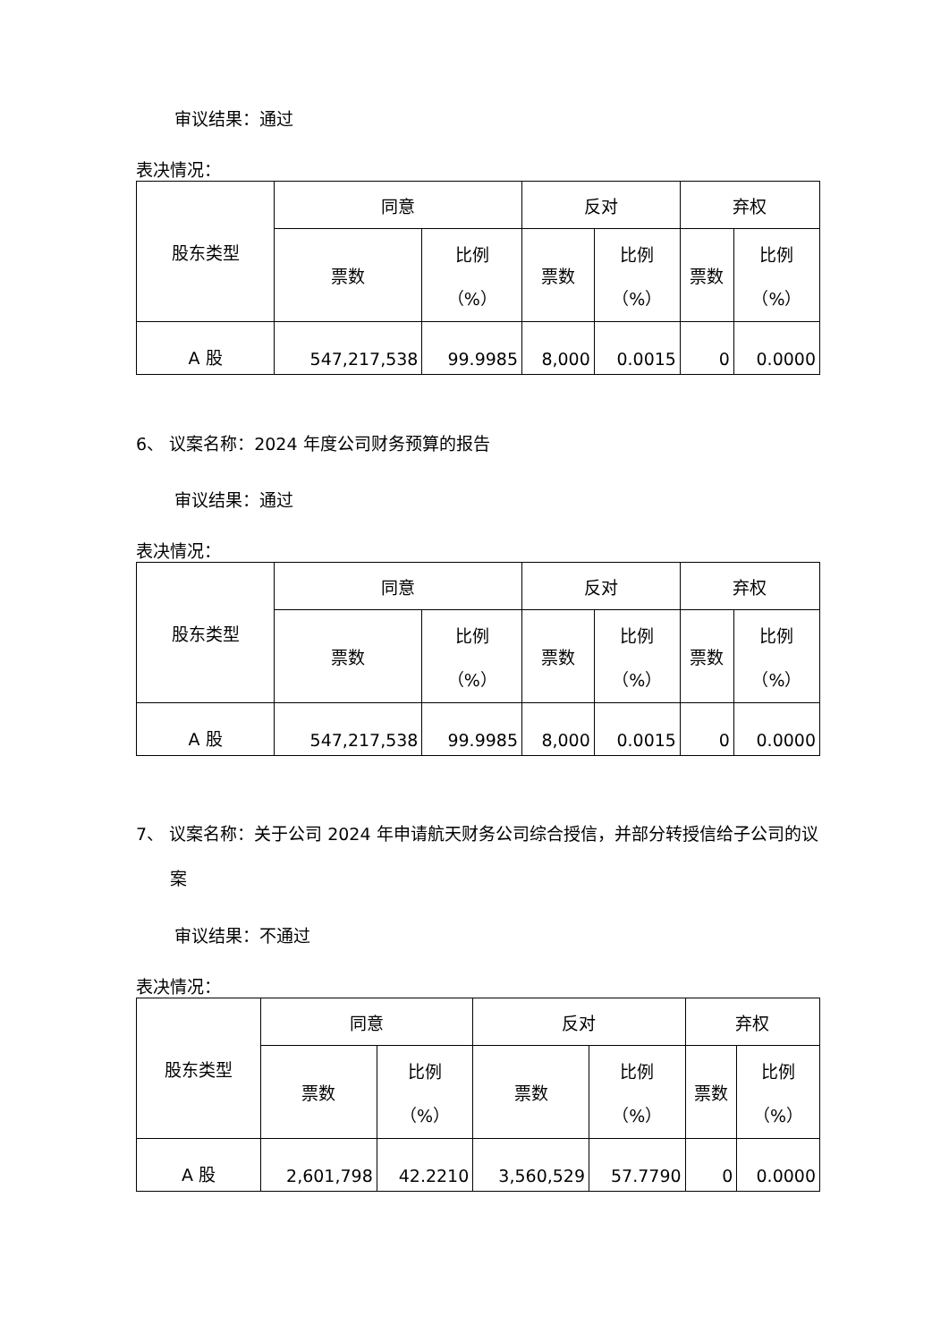审议结果：通过
表决情况：
| 股东类型 | 同意 | | 反对 | | 弃权 | |
| | 票数 | 比例 （%） | 票数 | 比例 （%） | 票数 | 比例 （%） |
| A 股 | 547,217,538 | 99.9985 | 8,000 | 0.0015 | 0 | 0.0000 |
6、 议案名称：2024 年度公司财务预算的报告
审议结果：通过
表决情况：
| 股东类型 | 同意 | | 反对 | | 弃权 | |
| | 票数 | 比例 （%） | 票数 | 比例 （%） | 票数 | 比例 （%） |
| A 股 | 547,217,538 | 99.9985 | 8,000 | 0.0015 | 0 | 0.0000 |
7、 议案名称：关于公司 2024 年申请航天财务公司综合授信，并部分转授信给子公司的议案
审议结果：不通过
表决情况：
| 股东类型 | 同意 | | 反对 | | 弃权 | |
| | 票数 | 比例 （%） | 票数 | 比例 （%） | 票数 | 比例 （%） |
| A 股 | 2,601,798 | 42.2210 | 3,560,529 | 57.7790 | 0 | 0.0000 |